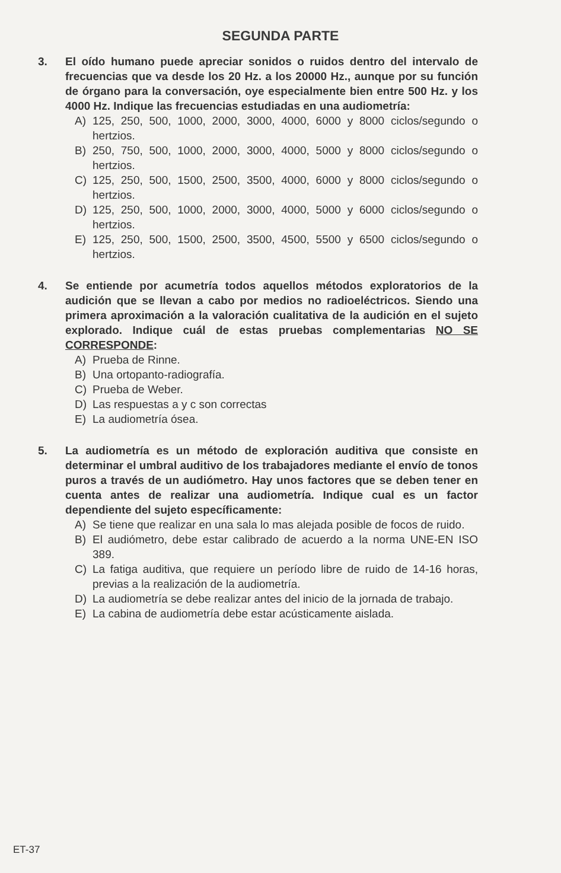SEGUNDA PARTE
3. El oído humano puede apreciar sonidos o ruidos dentro del intervalo de frecuencias que va desde los 20 Hz. a los 20000 Hz., aunque por su función de órgano para la conversación, oye especialmente bien entre 500 Hz. y los 4000 Hz. Indique las frecuencias estudiadas en una audiometría:
A) 125, 250, 500, 1000, 2000, 3000, 4000, 6000 y 8000 ciclos/segundo o hertzios.
B) 250, 750, 500, 1000, 2000, 3000, 4000, 5000 y 8000 ciclos/segundo o hertzios.
C) 125, 250, 500, 1500, 2500, 3500, 4000, 6000 y 8000 ciclos/segundo o hertzios.
D) 125, 250, 500, 1000, 2000, 3000, 4000, 5000 y 6000 ciclos/segundo o hertzios.
E) 125, 250, 500, 1500, 2500, 3500, 4500, 5500 y 6500 ciclos/segundo o hertzios.
4. Se entiende por acumetría todos aquellos métodos exploratorios de la audición que se llevan a cabo por medios no radioeléctricos. Siendo una primera aproximación a la valoración cualitativa de la audición en el sujeto explorado. Indique cuál de estas pruebas complementarias NO SE CORRESPONDE:
A) Prueba de Rinne.
B) Una ortopanto-radiografía.
C) Prueba de Weber.
D) Las respuestas a y c son correctas
E) La audiometría ósea.
5. La audiometría es un método de exploración auditiva que consiste en determinar el umbral auditivo de los trabajadores mediante el envío de tonos puros a través de un audiómetro. Hay unos factores que se deben tener en cuenta antes de realizar una audiometría. Indique cual es un factor dependiente del sujeto específicamente:
A) Se tiene que realizar en una sala lo mas alejada posible de focos de ruido.
B) El audiómetro, debe estar calibrado de acuerdo a la norma UNE-EN ISO 389.
C) La fatiga auditiva, que requiere un período libre de ruido de 14-16 horas, previas a la realización de la audiometría.
D) La audiometría se debe realizar antes del inicio de la jornada de trabajo.
E) La cabina de audiometría debe estar acústicamente aislada.
ET-37